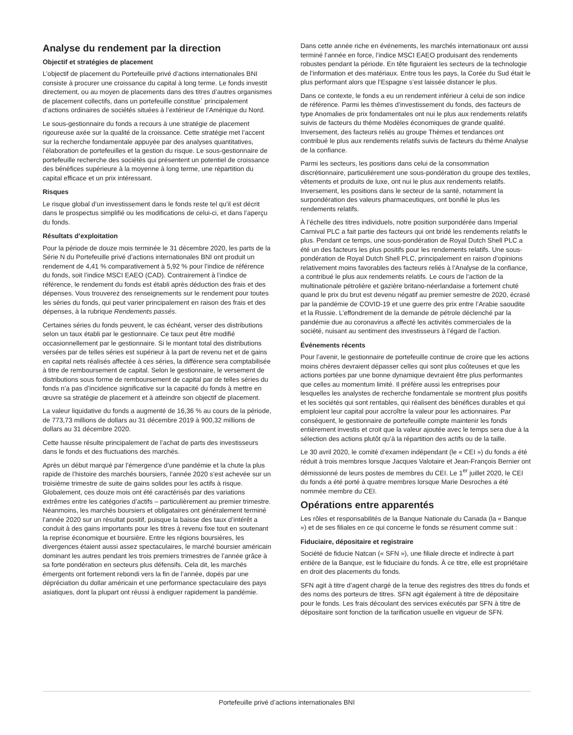Analyse du rendement par la direction
Objectif et stratégies de placement
L’objectif de placement du Portefeuille privé d’actions internationales BNI consiste à procurer une croissance du capital à long terme. Le fonds investit directement, ou au moyen de placements dans des titres d’autres organismes de placement collectifs, dans un portefeuille constitue´ principalement d’actions ordinaires de sociétés situées à l’extérieur de l’Amérique du Nord.
Le sous-gestionnaire du fonds a recours à une stratégie de placement rigoureuse axée sur la qualité de la croissance. Cette stratégie met l’accent sur la recherche fondamentale appuyée par des analyses quantitatives, l’élaboration de portefeuilles et la gestion du risque. Le sous-gestionnaire de portefeuille recherche des sociétés qui présentent un potentiel de croissance des bénéfices supérieure à la moyenne à long terme, une répartition du capital efficace et un prix intéressant.
Risques
Le risque global d’un investissement dans le fonds reste tel qu’il est décrit dans le prospectus simplifié ou les modifications de celui-ci, et dans l’aperçu du fonds.
Résultats d’exploitation
Pour la période de douze mois terminée le 31 décembre 2020, les parts de la Série N du Portefeuille privé d’actions internationales BNI ont produit un rendement de 4,41 % comparativement à 5,92 % pour l’indice de référence du fonds, soit l’indice MSCI EAEO (CAD). Contrairement à l’indice de référence, le rendement du fonds est établi après déduction des frais et des dépenses. Vous trouverez des renseignements sur le rendement pour toutes les séries du fonds, qui peut varier principalement en raison des frais et des dépenses, à la rubrique Rendements passés.
Certaines séries du fonds peuvent, le cas échéant, verser des distributions selon un taux établi par le gestionnaire. Ce taux peut être modifié occasionnellement par le gestionnaire. Si le montant total des distributions versées par de telles séries est supérieur à la part de revenu net et de gains en capital nets réalisés affectée à ces séries, la différence sera comptabilisée à titre de remboursement de capital. Selon le gestionnaire, le versement de distributions sous forme de remboursement de capital par de telles séries du fonds n’a pas d’incidence significative sur la capacité du fonds à mettre en œuvre sa stratégie de placement et à atteindre son objectif de placement.
La valeur liquidative du fonds a augmenté de 16,36 % au cours de la période, de 773,73 millions de dollars au 31 décembre 2019 à 900,32 millions de dollars au 31 décembre 2020.
Cette hausse résulte principalement de l’achat de parts des investisseurs dans le fonds et des fluctuations des marchés.
Après un début marqué par l’émergence d’une pandémie et la chute la plus rapide de l’histoire des marchés boursiers, l’année 2020 s’est achevée sur un troisième trimestre de suite de gains solides pour les actifs à risque. Globalement, ces douze mois ont été caractérisés par des variations extrêmes entre les catégories d’actifs – particulièrement au premier trimestre. Néanmoins, les marchés boursiers et obligataires ont généralement terminé l’année 2020 sur un résultat positif, puisque la baisse des taux d’intérêt a conduit à des gains importants pour les titres à revenu fixe tout en soutenant la reprise économique et boursière. Entre les régions boursières, les divergences étaient aussi assez spectaculaires, le marché boursier américain dominant les autres pendant les trois premiers trimestres de l’année grâce à sa forte pondération en secteurs plus défensifs. Cela dit, les marchés émergents ont fortement rebondi vers la fin de l’année, dopés par une dépréciation du dollar américain et une performance spectaculaire des pays asiatiques, dont la plupart ont réussi à endiguer rapidement la pandémie.
Dans cette année riche en événements, les marchés internationaux ont aussi terminé l’année en force, l’indice MSCI EAEO produisant des rendements robustes pendant la période. En tête figuraient les secteurs de la technologie de l’information et des matériaux. Entre tous les pays, la Corée du Sud était le plus performant alors que l’Espagne s’est laissée distancer le plus.
Dans ce contexte, le fonds a eu un rendement inférieur à celui de son indice de référence. Parmi les thèmes d’investissement du fonds, des facteurs de type Anomalies de prix fondamentales ont nui le plus aux rendements relatifs suivis de facteurs du thème Modèles économiques de grande qualité. Inversement, des facteurs reliés au groupe Thèmes et tendances ont contribué le plus aux rendements relatifs suivis de facteurs du thème Analyse de la confiance.
Parmi les secteurs, les positions dans celui de la consommation discrétionnaire, particulièrement une sous-pondération du groupe des textiles, vêtements et produits de luxe, ont nui le plus aux rendements relatifs. Inversement, les positions dans le secteur de la santé, notamment la surpondération des valeurs pharmaceutiques, ont bonifié le plus les rendements relatifs.
À l’échelle des titres individuels, notre position surpondérée dans Imperial Carnival PLC a fait partie des facteurs qui ont bridé les rendements relatifs le plus. Pendant ce temps, une sous-pondération de Royal Dutch Shell PLC a été un des facteurs les plus positifs pour les rendements relatifs. Une sous-pondération de Royal Dutch Shell PLC, principalement en raison d’opinions relativement moins favorables des facteurs reliés à l’Analyse de la confiance, a contribué le plus aux rendements relatifs. Le cours de l’action de la multinationale pétrolière et gazière britano-néerlandaise a fortement chuté quand le prix du brut est devenu négatif au premier semestre de 2020, écrasé par la pandémie de COVID-19 et une guerre des prix entre l’Arabie saoudite et la Russie. L’effondrement de la demande de pétrole déclenché par la pandémie due au coronavirus a affecté les activités commerciales de la société, nuisant au sentiment des investisseurs à l’égard de l’action.
Événements récents
Pour l’avenir, le gestionnaire de portefeuille continue de croire que les actions moins chères devraient dépasser celles qui sont plus coûteuses et que les actions portées par une bonne dynamique devraient être plus performantes que celles au momentum limité. Il préfère aussi les entreprises pour lesquelles les analystes de recherche fondamentale se montrent plus positifs et les sociétés qui sont rentables, qui réalisent des bénéfices durables et qui emploient leur capital pour accroître la valeur pour les actionnaires. Par conséquent, le gestionnaire de portefeuille compte maintenir les fonds entièrement investis et croit que la valeur ajoutée avec le temps sera due à la sélection des actions plutôt qu’à la répartition des actifs ou de la taille.
Le 30 avril 2020, le comité d’examen indépendant (le « CEI ») du fonds a été réduit à trois membres lorsque Jacques Valotaire et Jean-François Bernier ont démissionné de leurs postes de membres du CEI. Le 1<sup>er</sup> juillet 2020, le CEI du fonds a été porté à quatre membres lorsque Marie Desroches a été nommée membre du CEI.
Opérations entre apparentés
Les rôles et responsabilités de la Banque Nationale du Canada (la « Banque ») et de ses filiales en ce qui concerne le fonds se résument comme suit :
Fiduciaire, dépositaire et registraire
Société de fiducie Natcan (« SFN »), une filiale directe et indirecte à part entière de la Banque, est le fiduciaire du fonds. À ce titre, elle est propriétaire en droit des placements du fonds.
SFN agit à titre d’agent chargé de la tenue des registres des titres du fonds et des noms des porteurs de titres. SFN agit également à titre de dépositaire pour le fonds. Les frais découlant des services exécutés par SFN à titre de dépositaire sont fonction de la tarification usuelle en vigueur de SFN.
Portefeuille privé d’actions internationales BNI